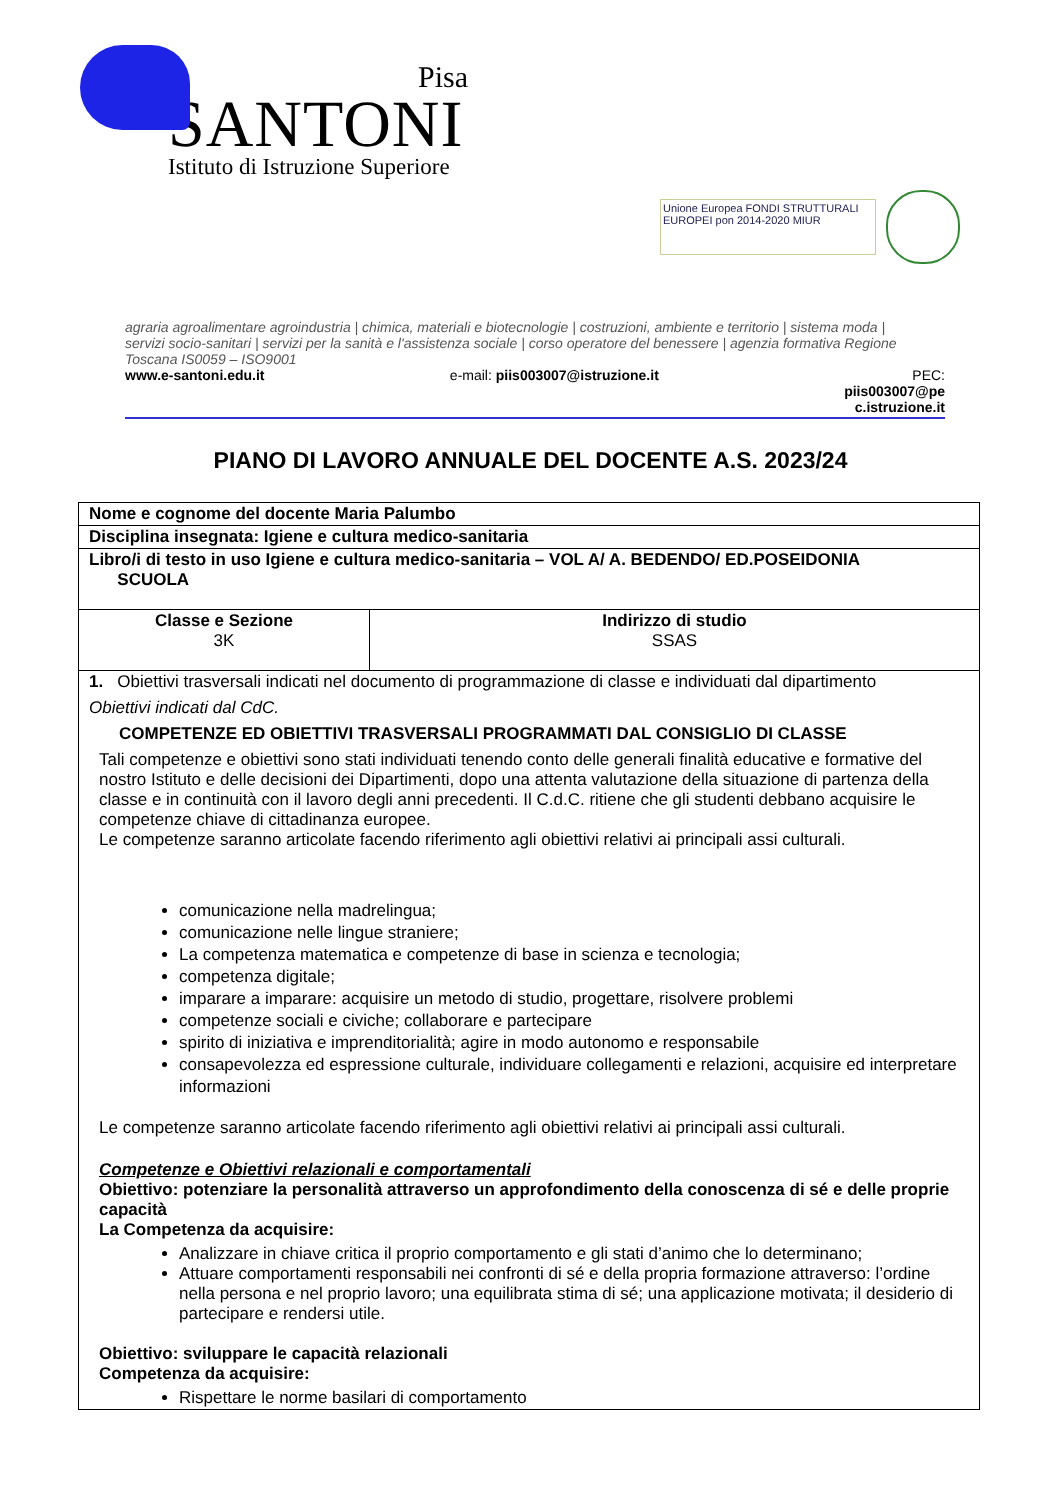Pisa
SANTONI
Istituto di Istruzione Superiore
Unione Europea FONDI STRUTTURALI EUROPEI pon 2014-2020 MIUR
agraria agroalimentare agroindustria | chimica, materiali e biotecnologie | costruzioni, ambiente e territorio | sistema moda | servizi socio-sanitari | servizi per la sanità e l'assistenza sociale | corso operatore del benessere | agenzia formativa Regione Toscana IS0059 – ISO9001
www.e-santoni.edu.it e-mail: piis003007@istruzione.it PEC:
piis003007@pe
c.istruzione.it
PIANO DI LAVORO ANNUALE DEL DOCENTE A.S. 2023/24
| Nome e cognome del docente Maria Palumbo | |
| Disciplina insegnata: Igiene e cultura medico-sanitaria | |
| Libro/i di testo in uso Igiene e cultura medico-sanitaria – VOL A/ A. BEDENDO/ ED.POSEIDONIA SCUOLA | |
| Classe e Sezione 3K | Indirizzo di studio SSAS |
| 1. Obiettivi trasversali indicati nel documento di programmazione di classe e individuati dal dipartimento Obiettivi indicati dal CdC. COMPETENZE ED OBIETTIVI TRASVERSALI PROGRAMMATI DAL CONSIGLIO DI CLASSE Tali competenze e obiettivi sono stati individuati tenendo conto delle generali finalità educative e formative del nostro Istituto e delle decisioni dei Dipartimenti, dopo una attenta valutazione della situazione di partenza della classe e in continuità con il lavoro degli anni precedenti. Il C.d.C. ritiene che gli studenti debbano acquisire le competenze chiave di cittadinanza europee. Le competenze saranno articolate facendo riferimento agli obiettivi relativi ai principali assi culturali. comunicazione nella madrelingua; comunicazione nelle lingue straniere; La competenza matematica e competenze di base in scienza e tecnologia; competenza digitale; imparare a imparare: acquisire un metodo di studio, progettare, risolvere problemi competenze sociali e civiche; collaborare e partecipare spirito di iniziativa e imprenditorialità; agire in modo autonomo e responsabile consapevolezza ed espressione culturale, individuare collegamenti e relazioni, acquisire ed interpretare informazioni Le competenze saranno articolate facendo riferimento agli obiettivi relativi ai principali assi culturali. Competenze e Obiettivi relazionali e comportamentali Obiettivo: potenziare la personalità attraverso un approfondimento della conoscenza di sé e delle proprie capacità La Competenza da acquisire: Analizzare in chiave critica il proprio comportamento e gli stati d’animo che lo determinano; Attuare comportamenti responsabili nei confronti di sé e della propria formazione attraverso: l’ordine nella persona e nel proprio lavoro; una equilibrata stima di sé; una applicazione motivata; il desiderio di partecipare e rendersi utile. Obiettivo: sviluppare le capacità relazionali Competenza da acquisire: Rispettare le norme basilari di comportamento | |